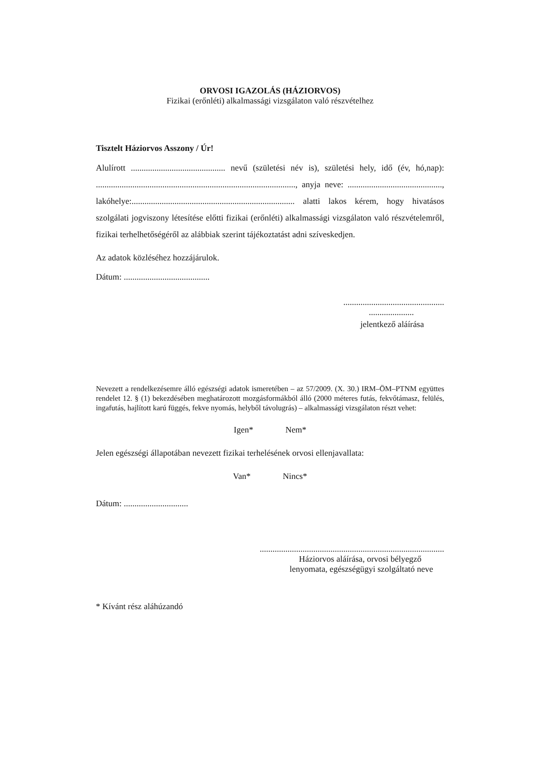ORVOSI IGAZOLÁS (HÁZIORVOS)
Fizikai (erőnléti) alkalmassági vizsgálaton való részvételhez
Tisztelt Háziorvos Asszony / Úr!
Alulírott ............................................ nevű (születési név is), születési hely, idő (év, hó,nap): ............................................................................................., anyja neve: ............................................, lakóhelye:............................................................................ alatti lakos kérem, hogy hivatásos szolgálati jogviszony létesítése előtti fizikai (erőnléti) alkalmassági vizsgálaton való részvételemről, fizikai terhelhetőségéről az alábbiak szerint tájékoztatást adni szíveskedjen.
Az adatok közléséhez hozzájárulok.
Dátum: ........................................
...............................................
.....................
jelentkező aláírása
Nevezett a rendelkezésemre álló egészségi adatok ismeretében – az 57/2009. (X. 30.) IRM–ÖM–PTNM együttes rendelet 12. § (1) bekezdésében meghatározott mozgásformákból álló (2000 méteres futás, fekvőtámasz, felülés, ingafutás, hajlított karú függés, fekve nyomás, helyből távolugrás) – alkalmassági vizsgálaton részt vehet:
Igen* Nem*
Jelen egészségi állapotában nevezett fizikai terhelésének orvosi ellenjavallata:
Van* Nincs*
Dátum: ..............................
......................................................................................
Háziorvos aláírása, orvosi bélyegző
lenyomata, egészségügyi szolgáltató neve
* Kívánt rész aláhúzandó